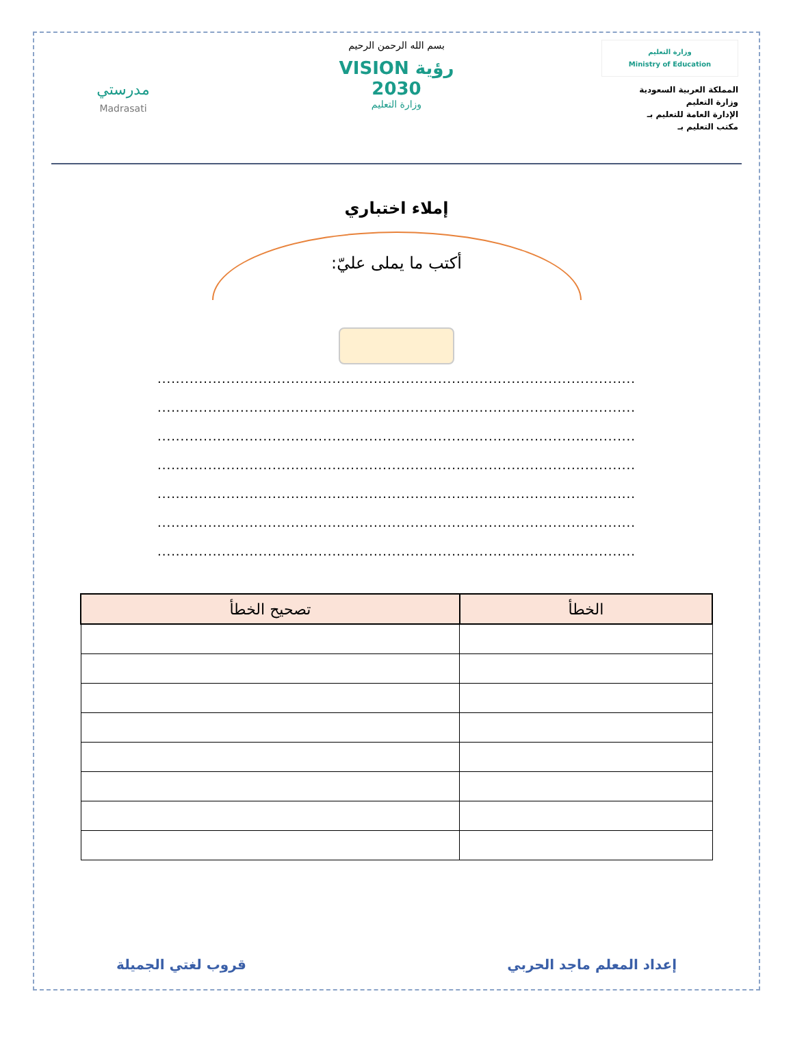وزارة التعليم
Ministry of Education
المملكة العربية السعودية
وزارة التعليم
الإدارة العامة للتعليم بـ
مكتب التعليم بـ
بسم الله الرحمن الرحيم
رؤية VISION
2030
وزارة التعليم
مدرستي
Madrasati
إملاء اختباري
أكتب ما يملى عليّ:
........................................................................................................
........................................................................................................
........................................................................................................
........................................................................................................
........................................................................................................
........................................................................................................
........................................................................................................
| الخطأ | تصحيح الخطأ |
| --- | --- |
إعداد المعلم ماجد الحربي قروب لغتي الجميلة